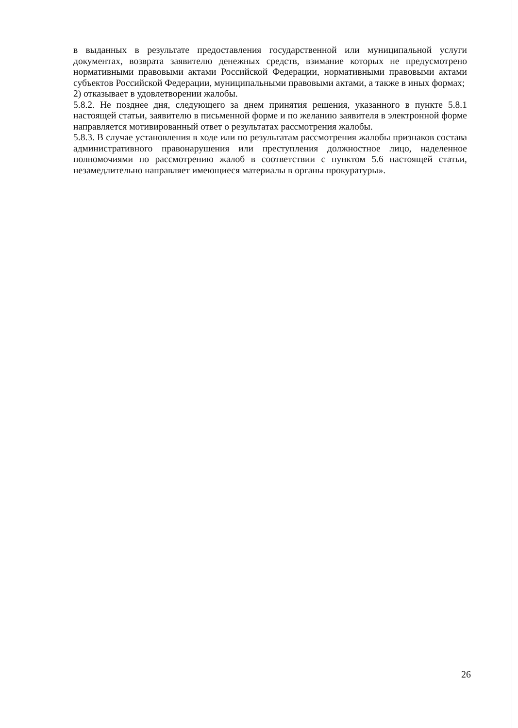в выданных в результате предоставления государственной или муниципальной услуги документах, возврата заявителю денежных средств, взимание которых не предусмотрено нормативными правовыми актами Российской Федерации, нормативными правовыми актами субъектов Российской Федерации, муниципальными правовыми актами, а также в иных формах;
2) отказывает в удовлетворении жалобы.
5.8.2. Не позднее дня, следующего за днем принятия решения, указанного в пункте 5.8.1 настоящей статьи, заявителю в письменной форме и по желанию заявителя в электронной форме направляется мотивированный ответ о результатах рассмотрения жалобы.
5.8.3. В случае установления в ходе или по результатам рассмотрения жалобы признаков состава административного правонарушения или преступления должностное лицо, наделенное полномочиями по рассмотрению жалоб в соответствии с пунктом 5.6 настоящей статьи, незамедлительно направляет имеющиеся материалы в органы прокуратуры».
26